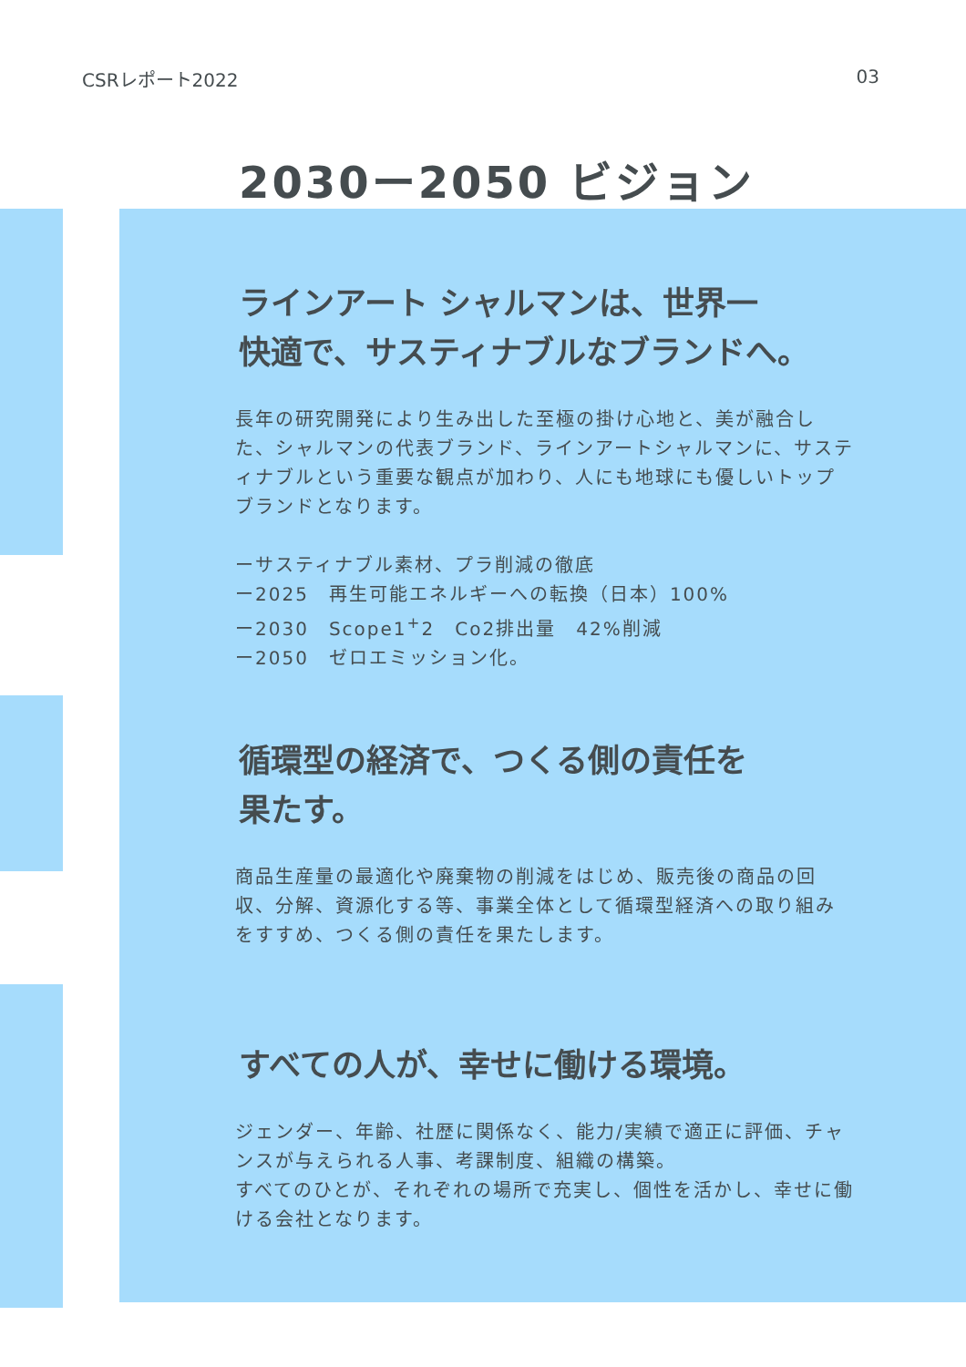CSRレポート2022 03
2030ー2050 ビジョン
ラインアート シャルマンは、世界一
快適で、サスティナブルなブランドへ。
長年の研究開発により生み出した至極の掛け心地と、美が融合した、シャルマンの代表ブランド、ラインアートシャルマンに、サスティナブルという重要な観点が加わり、人にも地球にも優しいトップブランドとなります。
ーサスティナブル素材、プラ削減の徹底
ー2025　再生可能エネルギーへの転換（日本）100%
ー2030　Scope1<sup>+</sup>2　Co2排出量　42%削減
ー2050　ゼロエミッション化。
循環型の経済で、つくる側の責任を
果たす。
商品生産量の最適化や廃棄物の削減をはじめ、販売後の商品の回収、分解、資源化する等、事業全体として循環型経済への取り組みをすすめ、つくる側の責任を果たします。
すべての人が、幸せに働ける環境。
ジェンダー、年齢、社歴に関係なく、能力/実績で適正に評価、チャンスが与えられる人事、考課制度、組織の構築。
すべてのひとが、それぞれの場所で充実し、個性を活かし、幸せに働ける会社となります。